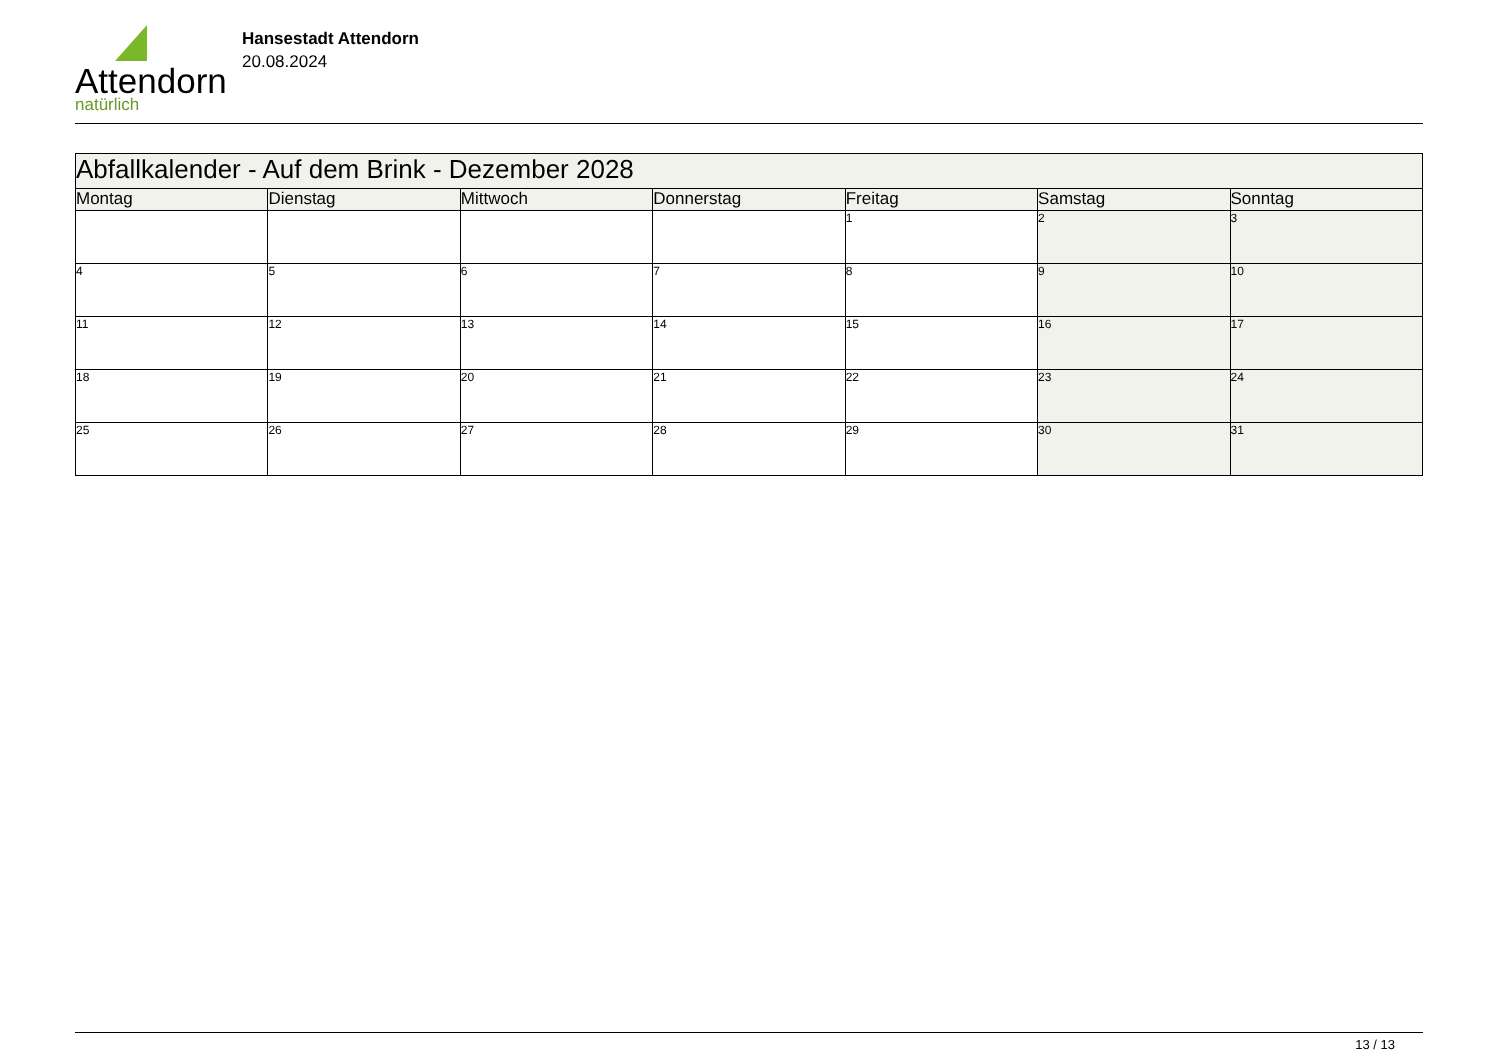Attendorn
natürlich
Hansestadt Attendorn
20.08.2024
| Abfallkalender - Auf dem Brink - Dezember 2028 | | | | | | |
| Montag | Dienstag | Mittwoch | Donnerstag | Freitag | Samstag | Sonntag |
| | | | | 1 | 2 | 3 |
| 4 | 5 | 6 | 7 | 8 | 9 | 10 |
| 11 | 12 | 13 | 14 | 15 | 16 | 17 |
| 18 | 19 | 20 | 21 | 22 | 23 | 24 |
| 25 | 26 | 27 | 28 | 29 | 30 | 31 |
13 / 13